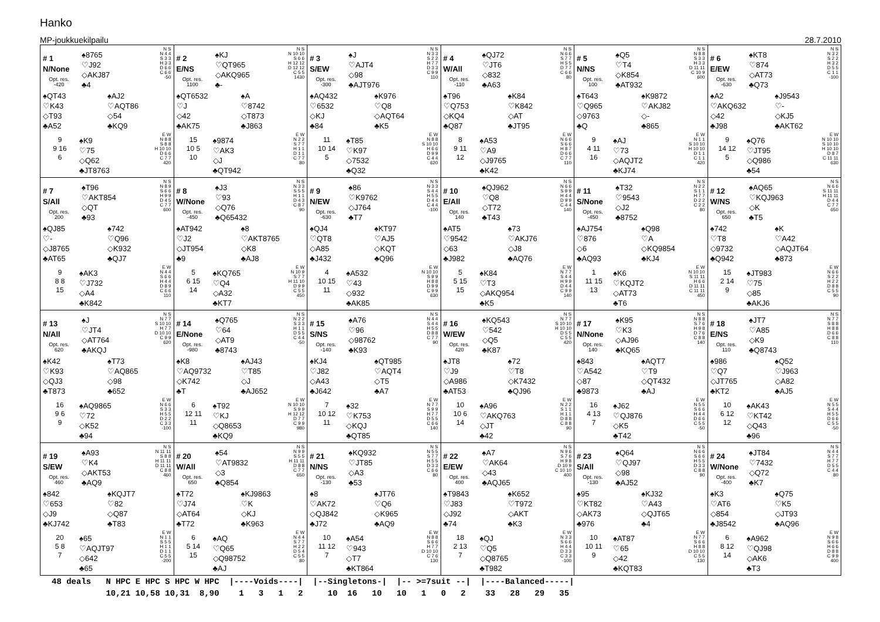Hanko
MP-joukkuekilpailu 28.7.2010
| # 1 N/None Opt. res. -420 ♠8765 ♡J92 ◇AKJ87 ♣4 N S N 4 4 S 3 3 H 3 3 D 6 6 C 6 6 -50 ♠QT43 ♡K43 ◇T93 ♣A52 ♠AJ2 ♡AQT86 ◇54 ♣KQ9 9 9 16 6 ♠K9 ♡75 ◇Q62 ♣JT8763 E W N 8 8 S 8 8 H 10 10 D 6 6 C 7 7 420 | # 2 E/NS Opt. res. 1100 ♠KJ ♡QT965 ◇AKQ965 ♣- N S N 10 10 S 6 6 H 12 12 D 12 12 C 5 5 1430 ♠QT6532 ♡J ◇42 ♣AK75 ♠A ♡8742 ◇T873 ♣J863 15 10 5 10 ♠9874 ♡AK3 ◇J ♣QT942 E W N 2 2 S 7 7 H 1 1 D 1 1 C 7 7 80 | # 3 S/EW Opt. res. -300 ♠J ♡AJT4 ◇98 ♣AJT976 N S N 3 3 S 2 2 H 7 7 D 3 3 C 9 9 110 ♠AQ432 ♡6532 ◇KJ ♣84 ♠K976 ♡Q8 ◇AQT64 ♣K5 11 10 14 5 ♠T85 ♡K97 ◇7532 ♣Q32 E W N 8 8 S 10 10 H 6 6 D 9 9 C 4 4 620 | # 4 W/All Opt. res. -110 ♠QJ72 ♡JT6 ◇832 ♣A63 N S N 6 6 S 7 7 H 5 5 D 7 7 C 6 6 80 ♠T96 ♡Q753 ◇KQ4 ♣Q87 ♠K84 ♡K842 ◇AT ♣JT95 8 9 11 12 ♠A53 ♡A9 ◇J9765 ♣K42 E W N 6 6 S 6 6 H 8 7 D 6 6 C 7 7 110 | # 5 N/NS Opt. res. 100 ♠Q5 ♡T4 ◇K854 ♣AT932 N S N 8 8 S 3 3 H 3 3 D 11 11 C 10 9 600 ♠T643 ♡Q965 ◇9763 ♣Q ♠K9872 ♡AKJ82 ◇- ♣865 9 4 11 16 ♠AJ ♡73 ◇AQJT2 ♣KJ74 E W N 1 1 S 10 10 H 10 10 D 1 1 C 1 1 420 | # 6 E/EW Opt. res. -630 ♠KT8 ♡874 ◇AT73 ♣Q73 N S N 3 2 S 2 2 H 3 2 D 5 5 C 1 1 -100 ♠A2 ♡AKQ632 ◇42 ♣J98 ♠J9543 ♡- ◇KJ5 ♣AKT62 9 14 12 5 ♠Q76 ♡JT95 ◇Q986 ♣54 E W N 10 10 S 10 10 H 10 10 D 8 7 C 11 11 630 |
| # 7 S/All Opt. res. 200 ♠T96 ♡AKT854 ◇QT ♣93 N S N 8 9 S 6 6 H 9 9 D 4 5 C 7 7 600 ♠QJ85 ♡- ◇J8765 ♣AT65 ♠742 ♡Q96 ◇K932 ♣QJ7 9 8 8 15 ♠AK3 ♡J732 ◇A4 ♣K842 E W N 4 4 S 6 6 H 4 4 D 8 9 C 6 6 110 | # 8 W/None Opt. res. -450 ♠J3 ♡93 ◇Q76 ♣Q65432 N S N 3 3 S 5 5 H 1 1 D 4 3 C 8 7 90 ♠AT942 ♡J2 ◇JT954 ♣9 ♠8 ♡AKT8765 ◇K8 ♣AJ8 5 6 15 14 ♠KQ765 ♡Q4 ◇A32 ♣KT7 E W N 10 9 S 7 7 H 11 10 D 9 9 C 5 5 450 | # 9 N/EW Opt. res. -630 ♠86 ♡K9762 ◇J764 ♣T7 N S N 3 3 S 4 4 H 5 5 D 4 4 C 4 4 -100 ♠QJ4 ♡QT8 ◇A85 ♣J432 ♠KT97 ♡AJ5 ◇KQT ♣Q96 4 10 15 11 ♠A532 ♡43 ◇932 ♣AK85 E W N 10 10 S 9 9 H 8 8 D 9 9 C 9 9 630 | # 10 E/All Opt. res. 140 ♠QJ962 ♡Q8 ◇T72 ♣T43 N S N 6 6 S 9 9 H 4 4 D 9 9 C 4 4 140 ♠AT5 ♡9542 ◇63 ♣J982 ♠73 ♡AKJ76 ◇J8 ♣AQ76 5 5 15 15 ♠K84 ♡T3 ◇AKQ954 ♣K5 E W N 7 7 S 4 4 H 9 9 D 4 4 C 9 9 140 | # 11 S/None Opt. res. -450 ♠T32 ♡9543 ◇J2 ♣8752 N S N 2 2 S 1 1 H 7 7 D 2 2 C 2 2 80 ♠AJ754 ♡876 ◇6 ♣AQ93 ♠Q98 ♡A ◇KQ9854 ♣KJ4 1 11 15 13 ♠K6 ♡KQJT2 ◇AT73 ♣T6 E W N 10 10 S 11 11 H 6 6 D 11 11 C 11 11 450 | # 12 W/NS Opt. res. 650 ♠AQ65 ♡KQJ963 ◇K ♣T5 N S N 6 6 S 11 11 H 11 11 D 4 4 C 7 7 650 ♠742 ♡T8 ◇9732 ♣Q942 ♠K ♡A42 ◇AQJT64 ♣873 15 2 14 9 ♠JT983 ♡75 ◇85 ♣AKJ6 E W N 6 6 S 2 2 H 2 2 D 8 8 C 5 5 90 |
| # 13 N/All Opt. res. 620 ♠J ♡JT4 ◇AT764 ♣AKQJ N S N 7 7 S 10 10 H 7 7 D 10 10 C 9 9 620 ♠K42 ♡K93 ◇QJ3 ♣T873 ♠T73 ♡AQ865 ◇98 ♣652 16 9 6 9 ♠AQ9865 ♡72 ◇K52 ♣94 E W N 6 6 S 3 3 H 5 5 D 2 2 C 3 3 -100 | # 14 E/None Opt. res. -980 ♠Q765 ♡64 ◇AT9 ♣8743 N S N 2 2 S 3 3 H 1 1 D 5 5 C 4 4 -50 ♠K8 ♡AQ9732 ◇K742 ♣T ♠AJ43 ♡T85 ◇J ♣AJ652 6 12 11 11 ♠T92 ♡KJ ◇Q8653 ♣KQ9 E W N 10 10 S 9 9 H 12 12 D 7 7 C 9 9 980 | # 15 S/NS Opt. res. -140 ♠A76 ♡96 ◇98762 ♣K93 N S N 4 4 S 4 4 H 5 5 D 8 8 C 7 7 90 ♠KJ4 ♡J82 ◇A43 ♣J642 ♠QT985 ♡AQT4 ◇T5 ♣A7 7 10 12 11 ♠32 ♡K753 ◇KQJ ♣QT85 E W N 7 7 S 9 9 H 7 7 D 5 5 C 6 6 140 | # 16 W/EW Opt. res. 420 ♠KQ543 ♡542 ◇Q5 ♣K87 N S N 7 7 S 10 10 H 10 10 D 5 5 C 5 5 420 ♠JT8 ♡J9 ◇A986 ♣AT53 ♠72 ♡T8 ◇K7432 ♣QJ96 10 10 6 14 ♠A96 ♡AKQ763 ◇JT ♣42 E W N 2 2 S 1 1 H 1 1 D 8 8 C 8 8 90 | # 17 N/None Opt. res. 140 ♠K95 ♡K3 ◇AJ96 ♣KQ65 N S N 8 8 S 7 6 H 9 8 D 7 6 C 8 8 140 ♠843 ♡A542 ◇87 ♣9873 ♠AQT7 ♡T9 ◇QT432 ♣AJ 16 4 13 7 ♠J62 ♡QJ876 ◇K5 ♣T42 E W N 5 5 S 6 6 H 4 4 D 6 6 C 5 5 -50 | # 18 E/NS Opt. res. 110 ♠JT7 ♡A85 ◇K9 ♣Q8743 N S N 7 7 S 8 8 H 8 8 D 6 6 C 8 8 110 ♠986 ♡Q7 ◇JT765 ♣KT2 ♠Q52 ♡J963 ◇A82 ♣AJ5 10 6 12 12 ♠AK43 ♡KT42 ◇Q43 ♣96 E W N 5 5 S 4 4 H 5 5 D 6 6 C 5 5 -50 |
| # 19 S/EW Opt. res. 460 ♠A93 ♡K4 ◇AKT53 ♣AQ9 N S N 11 11 S 8 8 H 11 11 D 11 11 C 8 8 460 ♠842 ♡653 ◇J9 ♣KJ742 ♠KQJT7 ♡82 ◇Q87 ♣T83 20 5 8 7 ♠65 ♡AQJT97 ◇642 ♣65 E W N 1 1 S 5 5 H 1 1 D 1 1 C 5 5 -200 | # 20 W/All Opt. res. 650 ♠54 ♡AT9832 ◇3 ♣Q854 N S N 9 9 S 5 5 H 11 11 D 8 8 C 7 7 650 ♠T72 ♡J74 ◇AT64 ♣T72 ♠KJ9863 ♡K ◇KJ ♣K963 6 5 14 15 ♠AQ ♡Q65 ◇Q98752 ♣AJ E W N 4 4 S 7 7 H 2 2 D 5 4 C 5 5 80 | # 21 N/NS Opt. res. -130 ♠KQ932 ♡JT85 ◇A3 ♣53 N S N 5 5 S 7 7 H 5 5 D 3 3 C 6 6 80 ♠8 ♡AK72 ◇QJ842 ♣J72 ♠JT76 ♡Q6 ◇K965 ♣AQ9 10 11 12 7 ♠A54 ♡943 ◇T7 ♣KT864 E W N 8 8 S 6 6 H 7 7 D 10 10 C 7 6 130 | # 22 E/EW Opt. res. 400 ♠A7 ♡AK64 ◇43 ♣AQJ65 N S N 9 6 S 7 6 H 9 8 D 10 9 C 10 10 400 ♠T9843 ♡J83 ◇J92 ♣74 ♠K652 ♡T972 ◇AKT ♣K3 18 2 13 7 ♠QJ ♡Q5 ◇Q8765 ♣T982 E W N 3 3 S 6 6 H 4 4 D 3 3 C 3 3 -100 | # 23 S/All Opt. res. -130 ♠Q64 ♡QJ97 ◇98 ♣AJ52 N S N 6 6 S 6 6 H 5 5 D 3 3 C 8 8 90 ♠95 ♡KT82 ◇AK73 ♣976 ♠KJ32 ♡A43 ◇QJT65 ♣4 10 10 11 9 ♠AT87 ♡65 ◇42 ♣KQT83 E W N 7 7 S 6 6 H 8 8 D 10 10 C 5 5 130 | # 24 W/None Opt. res. -400 ♠JT84 ♡7432 ◇Q72 ♣K7 N S N 4 4 S 7 7 H 7 7 D 5 5 C 4 4 80 ♠K3 ♡AT6 ◇854 ♣J8542 ♠Q75 ♡K5 ◇JT93 ♣AQ96 6 8 12 14 ♠A962 ♡QJ98 ◇AK6 ♣T3 E W N 9 8 S 6 6 H 6 6 D 8 8 C 9 9 400 |
48 deals N HPC E HPC S HPC W HPC |----Voids----| |--Singletons-| |-- >=7suit --| |----Balanced-----| 10,21 10,58 10,31 8,90 1 3 1 2 10 16 10 10 1 0 2 33 28 29 35